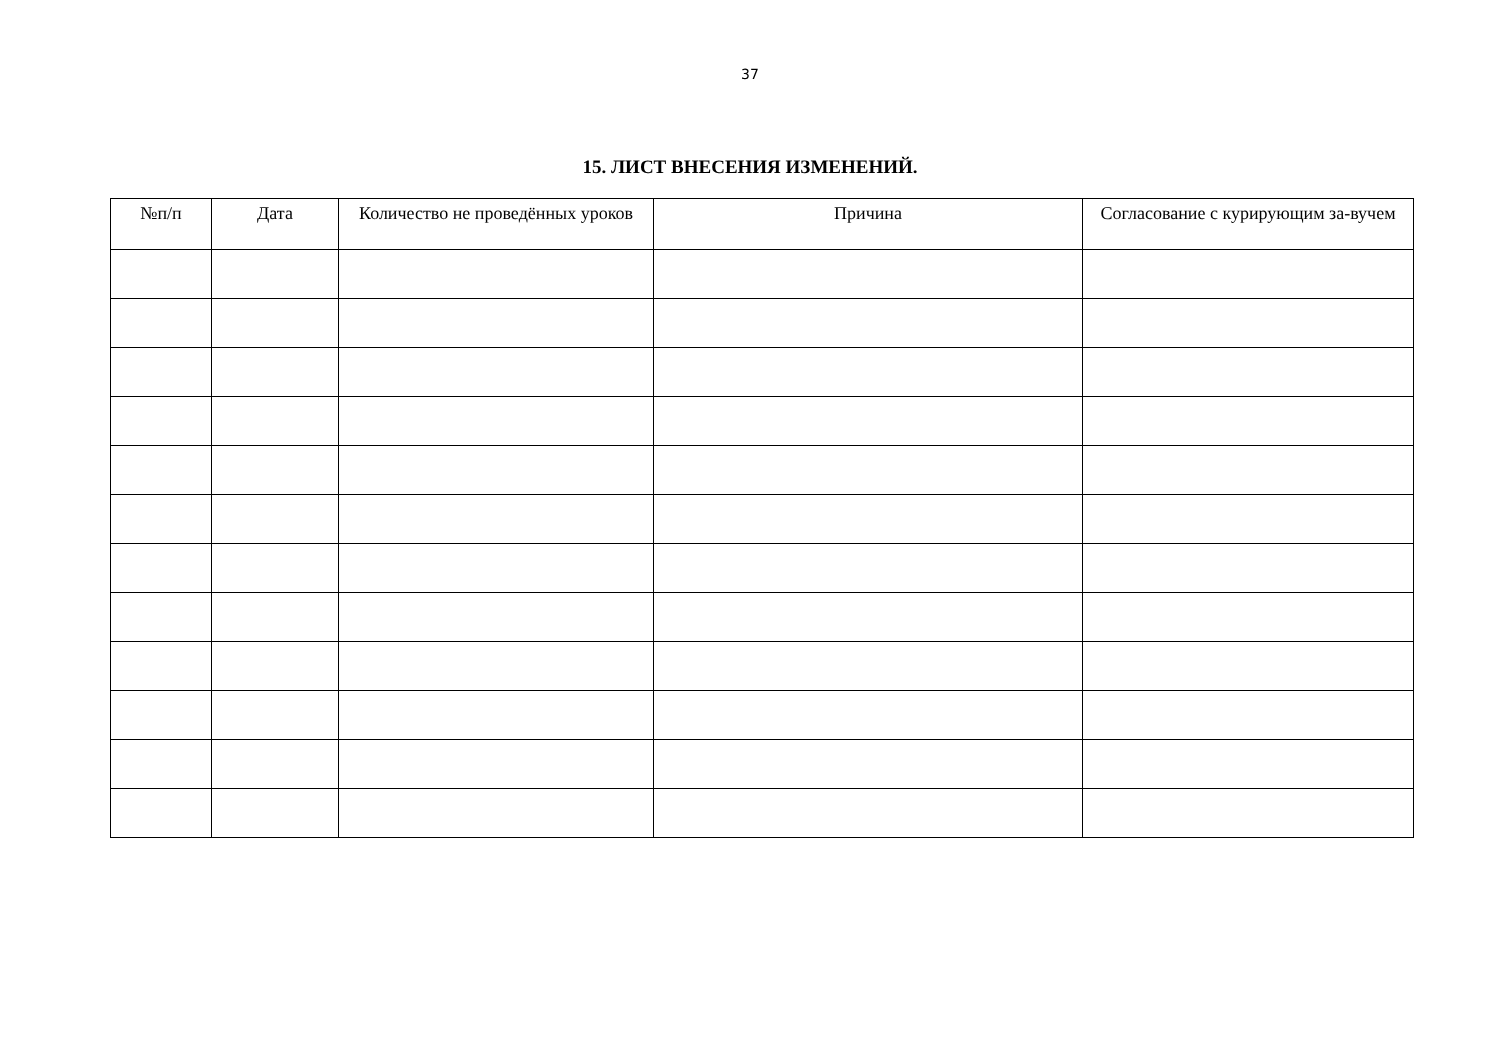37
15. ЛИСТ ВНЕСЕНИЯ ИЗМЕНЕНИЙ.
| №п/п | Дата | Количество не проведённых уроков | Причина | Согласование с курирующим за-вучем |
| --- | --- | --- | --- | --- |